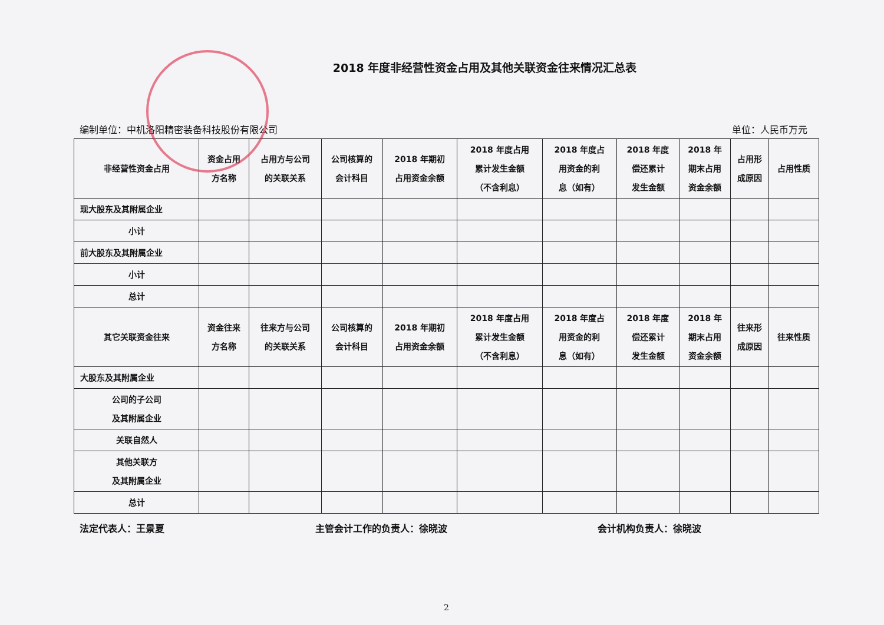2018 年度非经营性资金占用及其他关联资金往来情况汇总表
编制单位：中机洛阳精密装备科技股份有限公司 单位：人民币万元
| 非经营性资金占用 | 资金占用 方名称 | 占用方与公司 的关联关系 | 公司核算的 会计科目 | 2018 年期初 占用资金余额 | 2018 年度占用 累计发生金额 （不含利息） | 2018 年度占 用资金的利 息（如有） | 2018 年度 偿还累计 发生金额 | 2018 年 期末占用 资金余额 | 占用形 成原因 | 占用性质 |
| --- | --- | --- | --- | --- | --- | --- | --- | --- | --- | --- |
| 现大股东及其附属企业 | | | | | | | | | | |
| 小计 | | | | | | | | | | |
| 前大股东及其附属企业 | | | | | | | | | | |
| 小计 | | | | | | | | | | |
| 总计 | | | | | | | | | | |
| 其它关联资金往来 | 资金往来 方名称 | 往来方与公司 的关联关系 | 公司核算的 会计科目 | 2018 年期初 占用资金余额 | 2018 年度占用 累计发生金额 （不含利息） | 2018 年度占 用资金的利 息（如有） | 2018 年度 偿还累计 发生金额 | 2018 年 期末占用 资金余额 | 往来形 成原因 | 往来性质 |
| 大股东及其附属企业 | | | | | | | | | | |
| 公司的子公司 及其附属企业 | | | | | | | | | | |
| 关联自然人 | | | | | | | | | | |
| 其他关联方 及其附属企业 | | | | | | | | | | |
| 总计 | | | | | | | | | | |
法定代表人：王景夏 主管会计工作的负责人：徐晓波 会计机构负责人：徐晓波
2